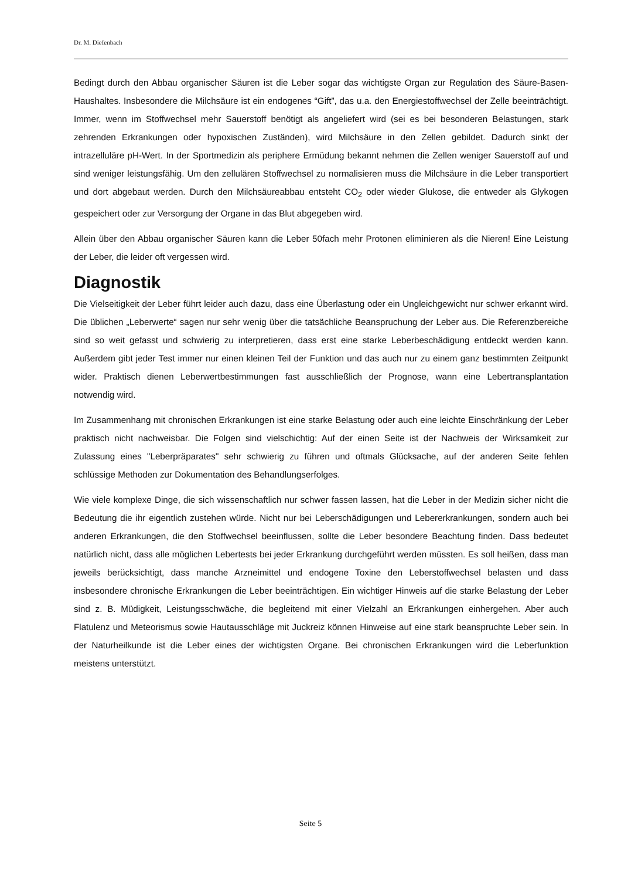Dr. M. Diefenbach
Bedingt durch den Abbau organischer Säuren ist die Leber sogar das wichtigste Organ zur Regulation des Säure-Basen-Haushaltes. Insbesondere die Milchsäure ist ein endogenes “Gift”, das u.a. den Ener­giestoffwechsel der Zelle beeinträchtigt. Immer, wenn im Stoffwechsel mehr Sauerstoff benötigt als ange­liefert wird (sei es bei besonderen Belastungen, stark zehrenden Erkrankungen oder hypoxischen Zu­ständen), wird Milchsäure in den Zellen gebildet. Dadurch sinkt der intrazelluläre pH-Wert. In der Sport­medizin als periphere Ermüdung bekannt nehmen die Zellen weniger Sauerstoff auf und sind weniger leistungsfähig. Um den zellulären Stoffwechsel zu normalisieren muss die Milchsäure in die Leber trans­portiert und dort abgebaut werden. Durch den Milchsäureabbau entsteht CO<sub>2</sub> oder wieder Glukose, die entweder als Glykogen gespeichert oder zur Versorgung der Organe in das Blut abgegeben wird.
Allein über den Abbau organischer Säuren kann die Leber 50fach mehr Protonen eliminieren als die Nie­ren! Eine Leistung der Leber, die leider oft vergessen wird.
Diagnostik
Die Vielseitigkeit der Leber führt leider auch dazu, dass eine Überlastung oder ein Ungleichgewicht nur schwer erkannt wird. Die üblichen „Leberwerte“ sagen nur sehr wenig über die tatsächliche Beanspru­chung der Leber aus. Die Referenzbereiche sind so weit gefasst und schwierig zu interpretieren, dass erst eine starke Leberbeschädigung entdeckt werden kann. Außerdem gibt jeder Test immer nur einen kleinen Teil der Funktion und das auch nur zu einem ganz bestimmten Zeitpunkt wider. Praktisch dienen Leberwertbestimmungen fast ausschließlich der Prognose, wann eine Lebertransplantation notwendig wird.
Im Zusammenhang mit chronischen Erkrankungen ist eine starke Belastung oder auch eine leichte Ein­schränkung der Leber praktisch nicht nachweisbar. Die Folgen sind vielschichtig: Auf der einen Seite ist der Nachweis der Wirksamkeit zur Zulassung eines "Leberpräparates" sehr schwierig zu führen und oft­mals Glücksache, auf der anderen Seite fehlen schlüssige Methoden zur Dokumentation des Behand­lungserfolges.
Wie viele komplexe Dinge, die sich wissenschaftlich nur schwer fassen lassen, hat die Leber in der Medi­zin sicher nicht die Bedeutung die ihr eigentlich zustehen würde. Nicht nur bei Leberschädigungen und Lebererkrankungen, sondern auch bei anderen Erkrankungen, die den Stoffwechsel beeinflussen, sollte die Leber besondere Beachtung finden. Dass bedeutet natürlich nicht, dass alle möglichen Lebertests bei jeder Erkrankung durchgeführt werden müssten. Es soll heißen, dass man jeweils berücksichtigt, dass manche Arzneimittel und endogene Toxine den Leberstoffwechsel belasten und dass insbesondere chro­nische Erkrankungen die Leber beeinträchtigen. Ein wichtiger Hinweis auf die starke Belastung der Leber sind z. B. Müdigkeit, Leistungsschwäche, die begleitend mit einer Vielzahl an Erkrankungen einhergehen. Aber auch Flatulenz und Meteorismus sowie Hautausschläge mit Juckreiz können Hinweise auf eine stark beanspruchte Leber sein. In der Naturheilkunde ist die Leber eines der wichtigsten Organe. Bei chronischen Erkrankungen wird die Leberfunktion meistens unterstützt.
Seite 5